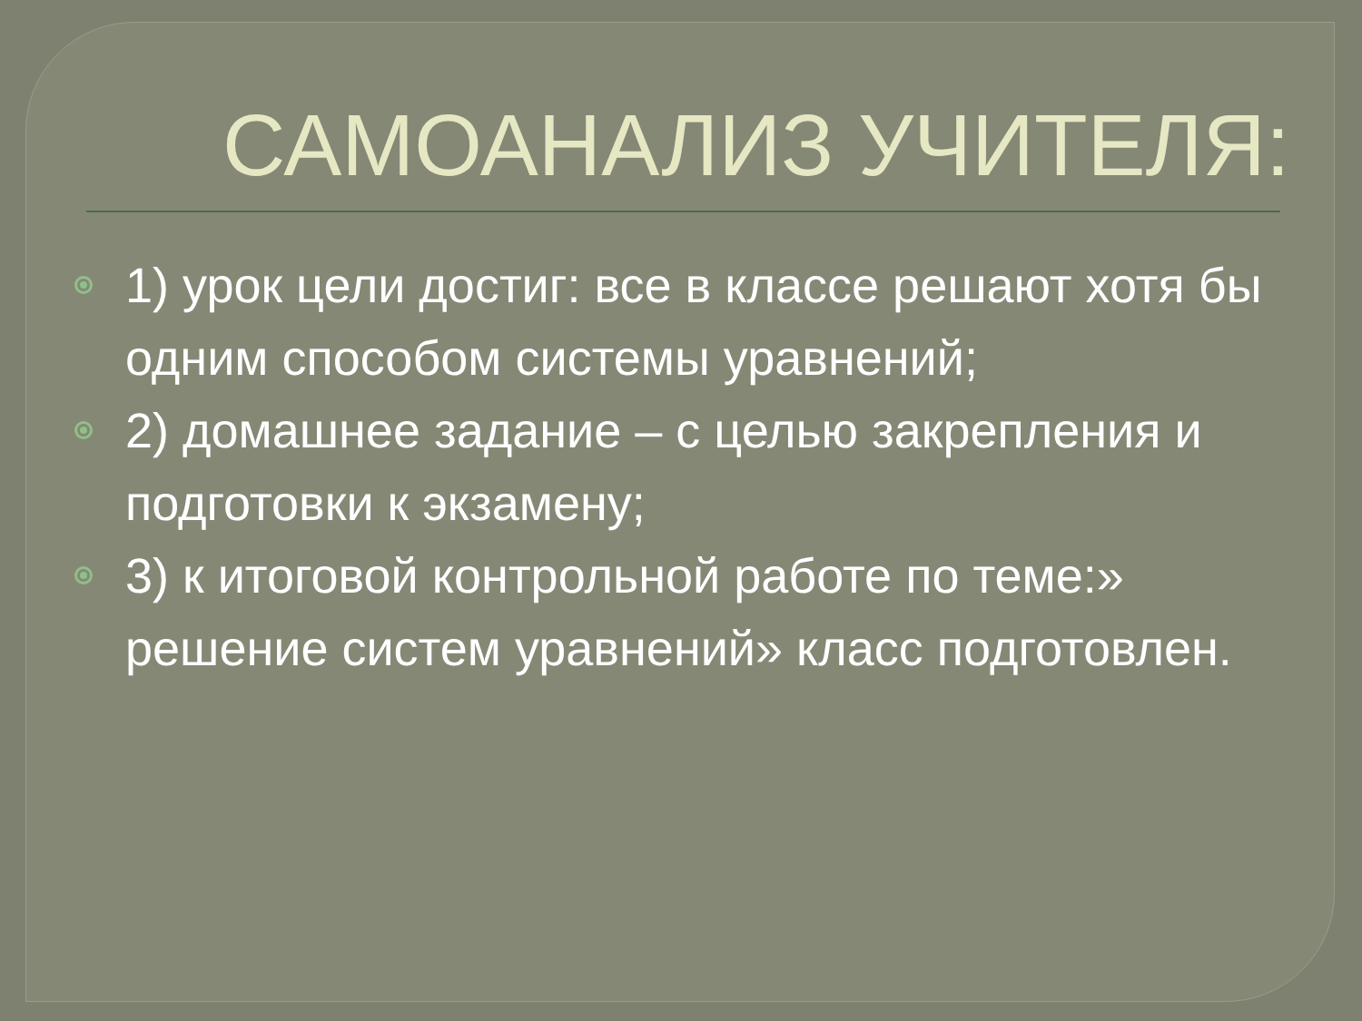САМОАНАЛИЗ УЧИТЕЛЯ:
1) урок цели достиг: все в классе решают хотя бы одним способом системы уравнений;
2) домашнее задание – с целью закрепления и подготовки к экзамену;
3) к итоговой контрольной работе по теме:» решение систем уравнений» класс подготовлен.